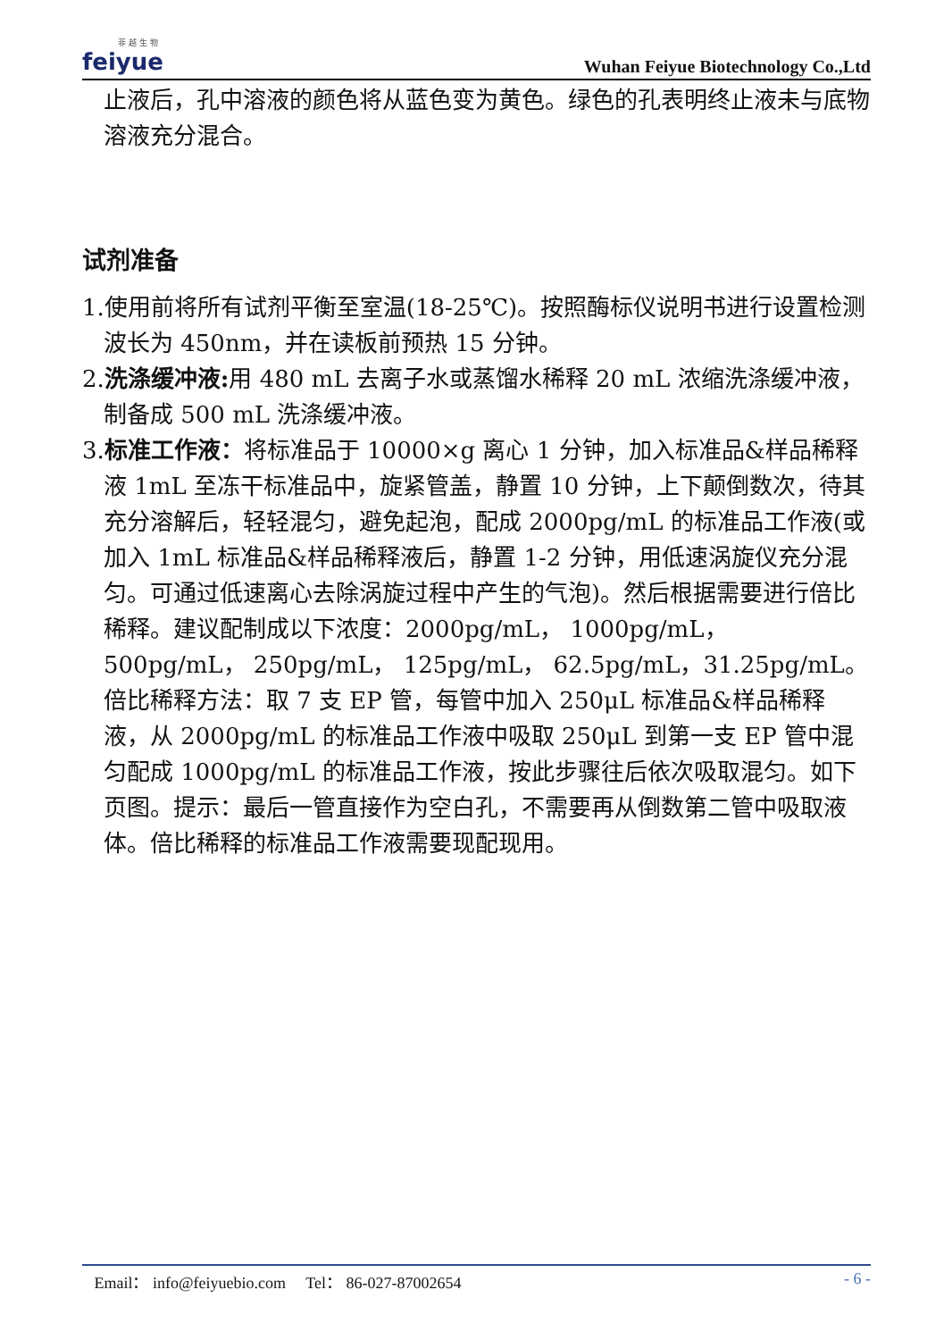菲 越 生 物
feiyue
Wuhan Feiyue Biotechnology Co.,Ltd
止液后，孔中溶液的颜色将从蓝色变为黄色。绿色的孔表明终止液未与底物溶液充分混合。
试剂准备
1.使用前将所有试剂平衡至室温(18-25℃)。按照酶标仪说明书进行设置检测波长为 450nm，并在读板前预热 15 分钟。
2.洗涤缓冲液: 用 480 mL 去离子水或蒸馏水稀释 20 mL 浓缩洗涤缓冲液，制备成 500 mL 洗涤缓冲液。
3.标准工作液：将标准品于 10000×g 离心 1 分钟，加入标准品&样品稀释液 1mL 至冻干标准品中，旋紧管盖，静置 10 分钟，上下颠倒数次，待其充分溶解后，轻轻混匀，避免起泡，配成 2000pg/mL 的标准品工作液(或加入 1mL 标准品&样品稀释液后，静置 1-2 分钟，用低速涡旋仪充分混匀。可通过低速离心去除涡旋过程中产生的气泡)。然后根据需要进行倍比稀释。建议配制成以下浓度：2000pg/mL， 1000pg/mL， 500pg/mL， 250pg/mL， 125pg/mL， 62.5pg/mL，31.25pg/mL。倍比稀释方法：取 7 支 EP 管，每管中加入 250μL 标准品&样品稀释液，从 2000pg/mL 的标准品工作液中吸取 250μL 到第一支 EP 管中混匀配成 1000pg/mL 的标准品工作液，按此步骤往后依次吸取混匀。如下页图。提示：最后一管直接作为空白孔，不需要再从倒数第二管中吸取液体。倍比稀释的标准品工作液需要现配现用。
Email： info@feiyuebio.com Tel： 86-027-87002654 - 6 -